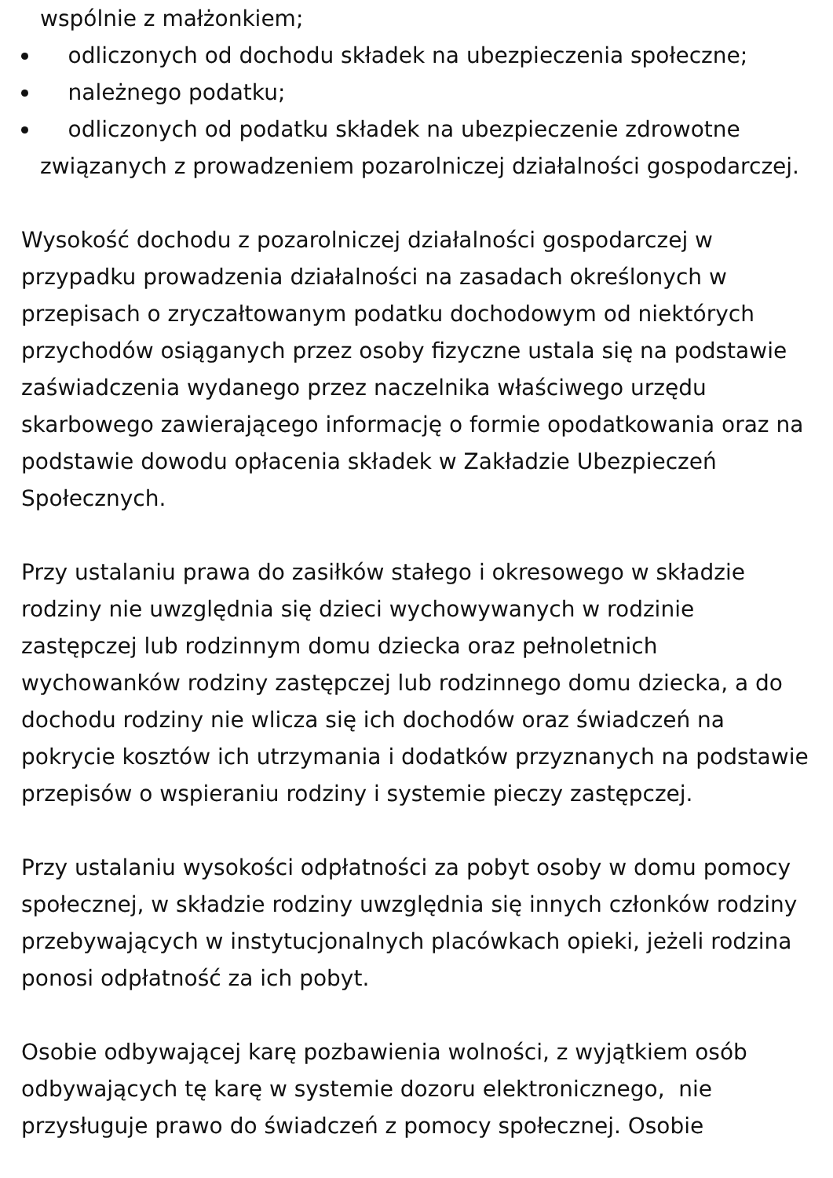wspólnie z małżonkiem;
odliczonych od dochodu składek na ubezpieczenia społeczne;
należnego podatku;
odliczonych od podatku składek na ubezpieczenie zdrowotne związanych z prowadzeniem pozarolniczej działalności gospodarczej.
Wysokość dochodu z pozarolniczej działalności gospodarczej w przypadku prowadzenia działalności na zasadach określonych w przepisach o zryczałtowanym podatku dochodowym od niektórych przychodów osiąganych przez osoby fizyczne ustala się na podstawie zaświadczenia wydanego przez naczelnika właściwego urzędu skarbowego zawierającego informację o formie opodatkowania oraz na podstawie dowodu opłacenia składek w Zakładzie Ubezpieczeń Społecznych.
Przy ustalaniu prawa do zasiłków stałego i okresowego w składzie rodziny nie uwzględnia się dzieci wychowywanych w rodzinie zastępczej lub rodzinnym domu dziecka oraz pełnoletnich wychowanków rodziny zastępczej lub rodzinnego domu dziecka, a do dochodu rodziny nie wlicza się ich dochodów oraz świadczeń na pokrycie kosztów ich utrzymania i dodatków przyznanych na podstawie przepisów o wspieraniu rodziny i systemie pieczy zastępczej.
Przy ustalaniu wysokości odpłatności za pobyt osoby w domu pomocy społecznej, w składzie rodziny uwzględnia się innych członków rodziny przebywających w instytucjonalnych placówkach opieki, jeżeli rodzina ponosi odpłatność za ich pobyt.
Osobie odbywającej karę pozbawienia wolności, z wyjątkiem osób odbywających tę karę w systemie dozoru elektronicznego, nie przysługuje prawo do świadczeń z pomocy społecznej. Osobie